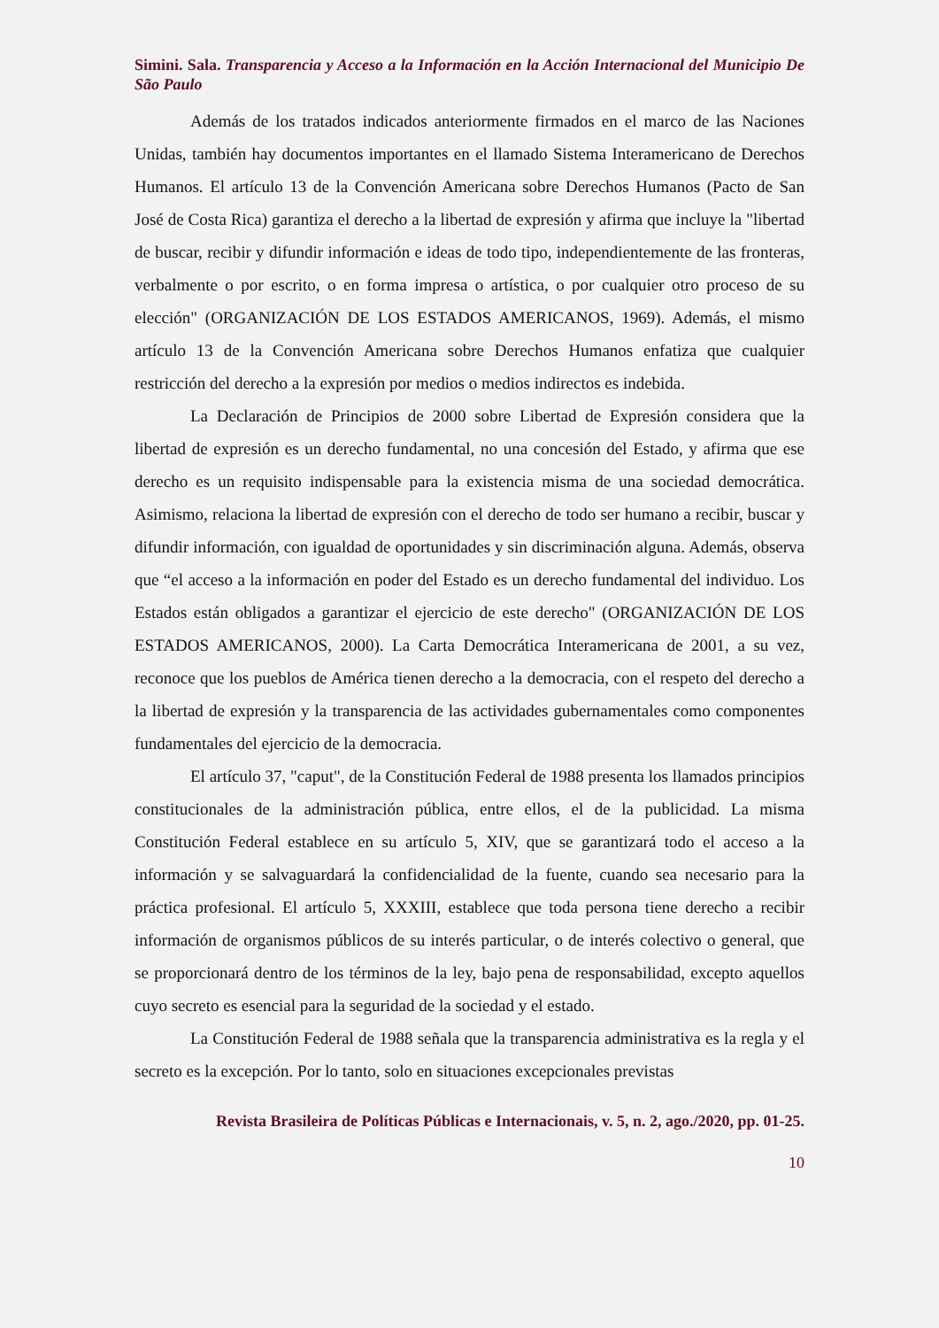Simini. Sala. Transparencia y Acceso a la Información en la Acción Internacional del Municipio De São Paulo
Además de los tratados indicados anteriormente firmados en el marco de las Naciones Unidas, también hay documentos importantes en el llamado Sistema Interamericano de Derechos Humanos. El artículo 13 de la Convención Americana sobre Derechos Humanos (Pacto de San José de Costa Rica) garantiza el derecho a la libertad de expresión y afirma que incluye la "libertad de buscar, recibir y difundir información e ideas de todo tipo, independientemente de las fronteras, verbalmente o por escrito, o en forma impresa o artística, o por cualquier otro proceso de su elección" (ORGANIZACIÓN DE LOS ESTADOS AMERICANOS, 1969). Además, el mismo artículo 13 de la Convención Americana sobre Derechos Humanos enfatiza que cualquier restricción del derecho a la expresión por medios o medios indirectos es indebida.
La Declaración de Principios de 2000 sobre Libertad de Expresión considera que la libertad de expresión es un derecho fundamental, no una concesión del Estado, y afirma que ese derecho es un requisito indispensable para la existencia misma de una sociedad democrática. Asimismo, relaciona la libertad de expresión con el derecho de todo ser humano a recibir, buscar y difundir información, con igualdad de oportunidades y sin discriminación alguna. Además, observa que “el acceso a la información en poder del Estado es un derecho fundamental del individuo. Los Estados están obligados a garantizar el ejercicio de este derecho" (ORGANIZACIÓN DE LOS ESTADOS AMERICANOS, 2000). La Carta Democrática Interamericana de 2001, a su vez, reconoce que los pueblos de América tienen derecho a la democracia, con el respeto del derecho a la libertad de expresión y la transparencia de las actividades gubernamentales como componentes fundamentales del ejercicio de la democracia.
El artículo 37, "caput", de la Constitución Federal de 1988 presenta los llamados principios constitucionales de la administración pública, entre ellos, el de la publicidad. La misma Constitución Federal establece en su artículo 5, XIV, que se garantizará todo el acceso a la información y se salvaguardará la confidencialidad de la fuente, cuando sea necesario para la práctica profesional. El artículo 5, XXXIII, establece que toda persona tiene derecho a recibir información de organismos públicos de su interés particular, o de interés colectivo o general, que se proporcionará dentro de los términos de la ley, bajo pena de responsabilidad, excepto aquellos cuyo secreto es esencial para la seguridad de la sociedad y el estado.
La Constitución Federal de 1988 señala que la transparencia administrativa es la regla y el secreto es la excepción. Por lo tanto, solo en situaciones excepcionales previstas
Revista Brasileira de Políticas Públicas e Internacionais, v. 5, n. 2, ago./2020, pp. 01-25.
10